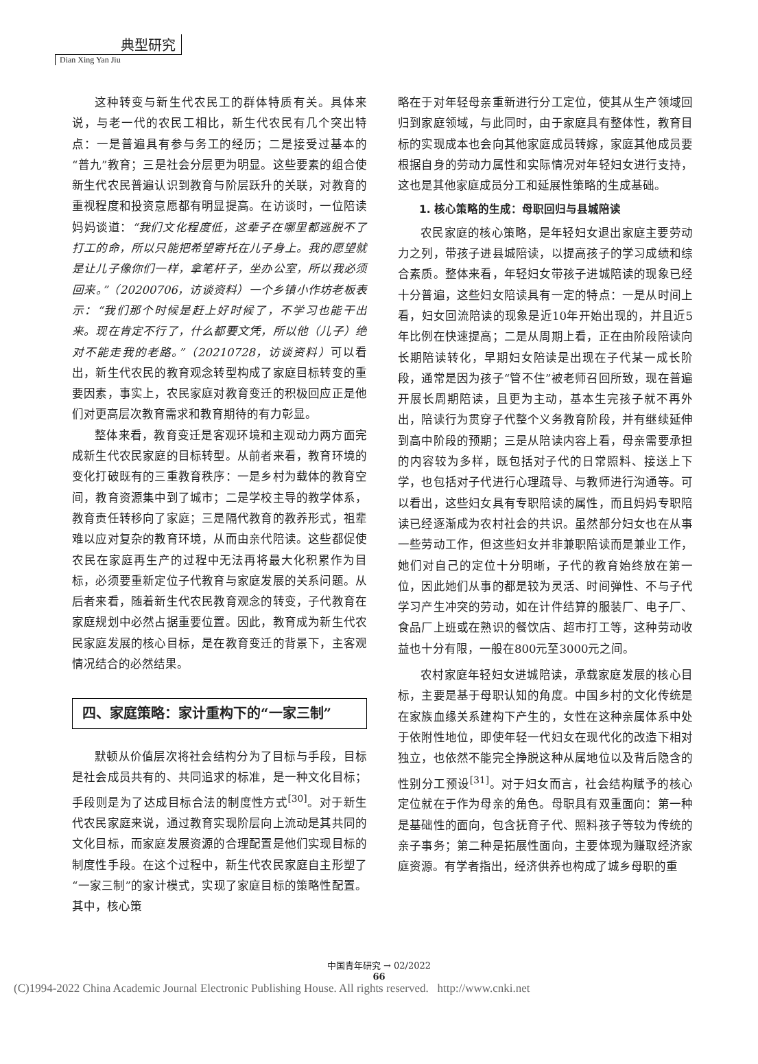典型研究
Dian Xing Yan Jiu
这种转变与新生代农民工的群体特质有关。具体来说，与老一代的农民工相比，新生代农民有几个突出特点：一是普遍具有参与务工的经历；二是接受过基本的“普九”教育；三是社会分层更为明显。这些要素的组合使新生代农民普遍认识到教育与阶层跃升的关联，对教育的重视程度和投资意愿都有明显提高。在访谈时，一位陪读妈妈谈道：“我们文化程度低，这辈子在哪里都逃脱不了打工的命，所以只能把希望寄托在儿子身上。我的愿望就是让儿子像你们一样，拿笔杆子，坐办公室，所以我必须回来。”（20200706，访谈资料）一个乡镇小作坊老板表示：“我们那个时候是赶上好时候了，不学习也能干出来。现在肯定不行了，什么都要文凭，所以他（儿子）绝对不能走我的老路。”（20210728，访谈资料）可以看出，新生代农民的教育观念转型构成了家庭目标转变的重要因素，事实上，农民家庭对教育变迁的积极回应正是他们对更高层次教育需求和教育期待的有力彰显。
整体来看，教育变迁是客观环境和主观动力两方面完成新生代农民家庭的目标转型。从前者来看，教育环境的变化打破既有的三重教育秩序：一是乡村为载体的教育空间，教育资源集中到了城市；二是学校主导的教学体系，教育责任转移向了家庭；三是隔代教育的教养形式，祖辈难以应对复杂的教育环境，从而由亲代陪读。这些都促使农民在家庭再生产的过程中无法再将最大化积累作为目标，必须要重新定位子代教育与家庭发展的关系问题。从后者来看，随着新生代农民教育观念的转变，子代教育在家庭规划中必然占据重要位置。因此，教育成为新生代农民家庭发展的核心目标，是在教育变迁的背景下，主客观情况结合的必然结果。
四、家庭策略：家计重构下的“一家三制”
默顿从价值层次将社会结构分为了目标与手段，目标是社会成员共有的、共同追求的标准，是一种文化目标；手段则是为了达成目标合法的制度性方式<sup>[30]</sup>。对于新生代农民家庭来说，通过教育实现阶层向上流动是其共同的文化目标，而家庭发展资源的合理配置是他们实现目标的制度性手段。在这个过程中，新生代农民家庭自主形塑了“一家三制”的家计模式，实现了家庭目标的策略性配置。其中，核心策
略在于对年轻母亲重新进行分工定位，使其从生产领域回归到家庭领域，与此同时，由于家庭具有整体性，教育目标的实现成本也会向其他家庭成员转嫁，家庭其他成员要根据自身的劳动力属性和实际情况对年轻妇女进行支持，这也是其他家庭成员分工和延展性策略的生成基础。
1. 核心策略的生成：母职回归与县城陪读
农民家庭的核心策略，是年轻妇女退出家庭主要劳动力之列，带孩子进县城陪读，以提高孩子的学习成绩和综合素质。整体来看，年轻妇女带孩子进城陪读的现象已经十分普遍，这些妇女陪读具有一定的特点：一是从时间上看，妇女回流陪读的现象是近10年开始出现的，并且近5年比例在快速提高；二是从周期上看，正在由阶段陪读向长期陪读转化，早期妇女陪读是出现在子代某一成长阶段，通常是因为孩子“管不住”被老师召回所致，现在普遍开展长周期陪读，且更为主动，基本生完孩子就不再外出，陪读行为贯穿子代整个义务教育阶段，并有继续延伸到高中阶段的预期；三是从陪读内容上看，母亲需要承担的内容较为多样，既包括对子代的日常照料、接送上下学，也包括对子代进行心理疏导、与教师进行沟通等。可以看出，这些妇女具有专职陪读的属性，而且妈妈专职陪读已经逐渐成为农村社会的共识。虽然部分妇女也在从事一些劳动工作，但这些妇女并非兼职陪读而是兼业工作，她们对自己的定位十分明晰，子代的教育始终放在第一位，因此她们从事的都是较为灵活、时间弹性、不与子代学习产生冲突的劳动，如在计件结算的服装厂、电子厂、食品厂上班或在熟识的餐饮店、超市打工等，这种劳动收益也十分有限，一般在800元至3000元之间。
农村家庭年轻妇女进城陪读，承载家庭发展的核心目标，主要是基于母职认知的角度。中国乡村的文化传统是在家族血缘关系建构下产生的，女性在这种亲属体系中处于依附性地位，即使年轻一代妇女在现代化的改造下相对独立，也依然不能完全挣脱这种从属地位以及背后隐含的性别分工预设<sup>[31]</sup>。对于妇女而言，社会结构赋予的核心定位就在于作为母亲的角色。母职具有双重面向：第一种是基础性的面向，包含抚育子代、照料孩子等较为传统的亲子事务；第二种是拓展性面向，主要体现为赚取经济家庭资源。有学者指出，经济供养也构成了城乡母职的重
中国青年研究 → 02/2022
66
(C)1994-2022 China Academic Journal Electronic Publishing House. All rights reserved. http://www.cnki.net